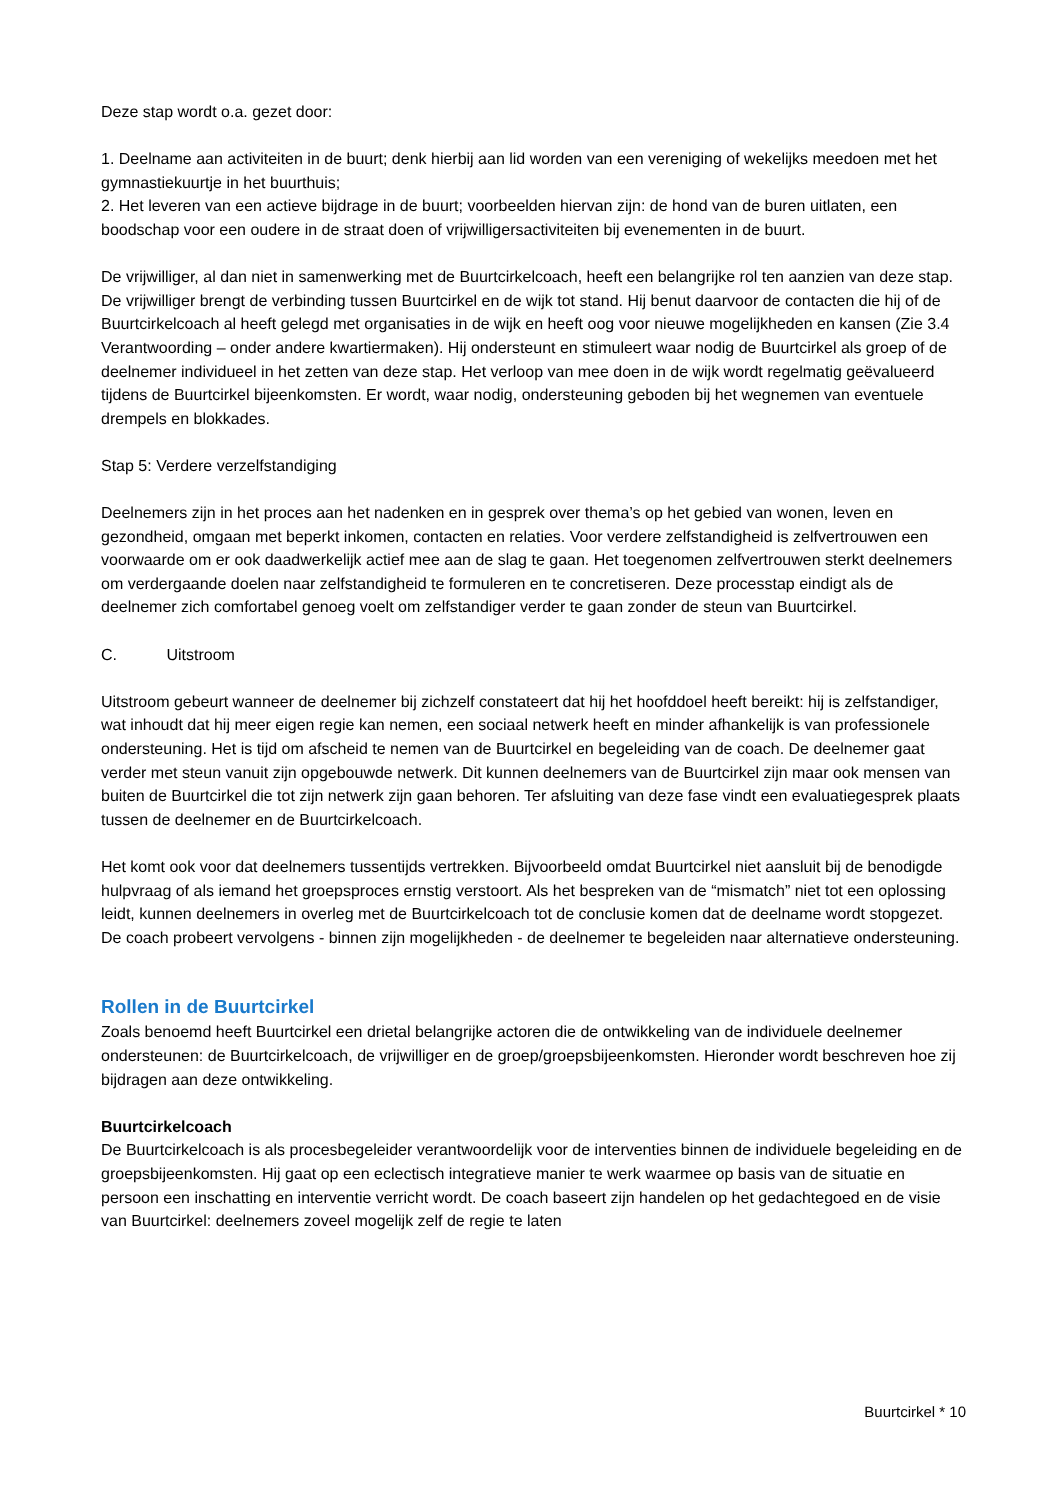Deze stap wordt o.a. gezet door:
1. Deelname aan activiteiten in de buurt; denk hierbij aan lid worden van een vereniging of wekelijks meedoen met het gymnastiekuurtje in het buurthuis;
2. Het leveren van een actieve bijdrage in de buurt; voorbeelden hiervan zijn: de hond van de buren uitlaten, een boodschap voor een oudere in de straat doen of vrijwilligersactiviteiten bij evenementen in de buurt.
De vrijwilliger, al dan niet in samenwerking met de Buurtcirkelcoach, heeft een belangrijke rol ten aanzien van deze stap. De vrijwilliger brengt de verbinding tussen Buurtcirkel en de wijk tot stand. Hij benut daarvoor de contacten die hij of de Buurtcirkelcoach al heeft gelegd met organisaties in de wijk en heeft oog voor nieuwe mogelijkheden en kansen (Zie 3.4 Verantwoording – onder andere kwartiermaken). Hij ondersteunt en stimuleert waar nodig de Buurtcirkel als groep of de deelnemer individueel in het zetten van deze stap. Het verloop van mee doen in de wijk wordt regelmatig geëvalueerd tijdens de Buurtcirkel bijeenkomsten. Er wordt, waar nodig, ondersteuning geboden bij het wegnemen van eventuele drempels en blokkades.
Stap 5: Verdere verzelfstandiging
Deelnemers zijn in het proces aan het nadenken en in gesprek over thema’s op het gebied van wonen, leven en gezondheid, omgaan met beperkt inkomen, contacten en relaties. Voor verdere zelfstandigheid is zelfvertrouwen een voorwaarde om er ook daadwerkelijk actief mee aan de slag te gaan. Het toegenomen zelfvertrouwen sterkt deelnemers om verdergaande doelen naar zelfstandigheid te formuleren en te concretiseren. Deze processtap eindigt als de deelnemer zich comfortabel genoeg voelt om zelfstandiger verder te gaan zonder de steun van Buurtcirkel.
C. Uitstroom
Uitstroom gebeurt wanneer de deelnemer bij zichzelf constateert dat hij het hoofddoel heeft bereikt: hij is zelfstandiger, wat inhoudt dat hij meer eigen regie kan nemen, een sociaal netwerk heeft en minder afhankelijk is van professionele ondersteuning. Het is tijd om afscheid te nemen van de Buurtcirkel en begeleiding van de coach. De deelnemer gaat verder met steun vanuit zijn opgebouwde netwerk. Dit kunnen deelnemers van de Buurtcirkel zijn maar ook mensen van buiten de Buurtcirkel die tot zijn netwerk zijn gaan behoren. Ter afsluiting van deze fase vindt een evaluatiegesprek plaats tussen de deelnemer en de Buurtcirkelcoach.
Het komt ook voor dat deelnemers tussentijds vertrekken. Bijvoorbeeld omdat Buurtcirkel niet aansluit bij de benodigde hulpvraag of als iemand het groepsproces ernstig verstoort. Als het bespreken van de “mismatch” niet tot een oplossing leidt, kunnen deelnemers in overleg met de Buurtcirkelcoach tot de conclusie komen dat de deelname wordt stopgezet. De coach probeert vervolgens - binnen zijn mogelijkheden - de deelnemer te begeleiden naar alternatieve ondersteuning.
Rollen in de Buurtcirkel
Zoals benoemd heeft Buurtcirkel een drietal belangrijke actoren die de ontwikkeling van de individuele deelnemer ondersteunen: de Buurtcirkelcoach, de vrijwilliger en de groep/groepsbijeenkomsten. Hieronder wordt beschreven hoe zij bijdragen aan deze ontwikkeling.
Buurtcirkelcoach
De Buurtcirkelcoach is als procesbegeleider verantwoordelijk voor de interventies binnen de individuele begeleiding en de groepsbijeenkomsten. Hij gaat op een eclectisch integratieve manier te werk waarmee op basis van de situatie en persoon een inschatting en interventie verricht wordt. De coach baseert zijn handelen op het gedachtegoed en de visie van Buurtcirkel: deelnemers zoveel mogelijk zelf de regie te laten
Buurtcirkel * 10